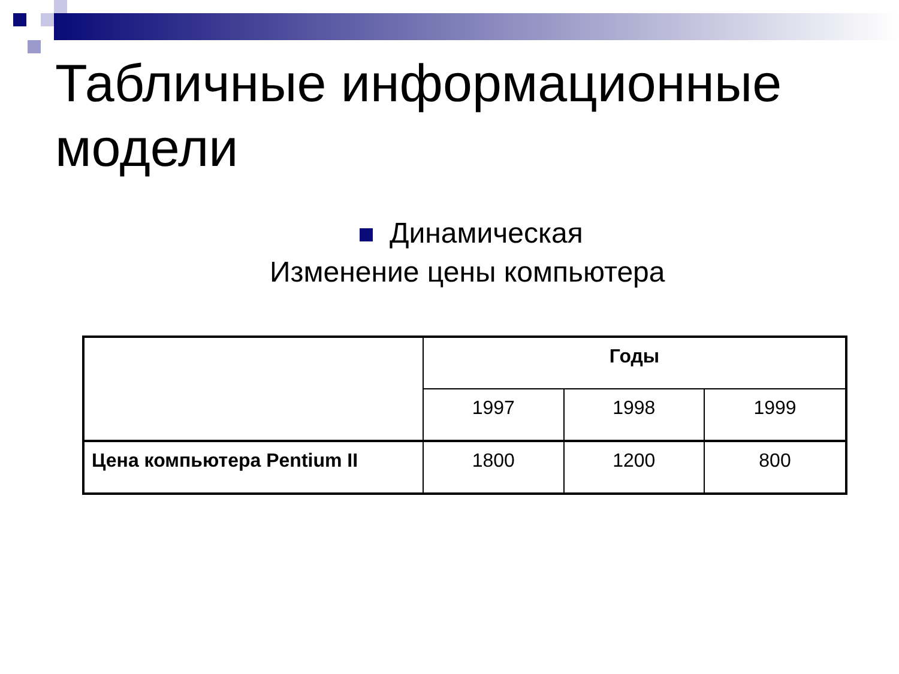Табличные информационные модели
Динамическая
Изменение цены компьютера
| | Годы | | |
| | 1997 | 1998 | 1999 |
| Цена компьютера Pentium II | 1800 | 1200 | 800 |